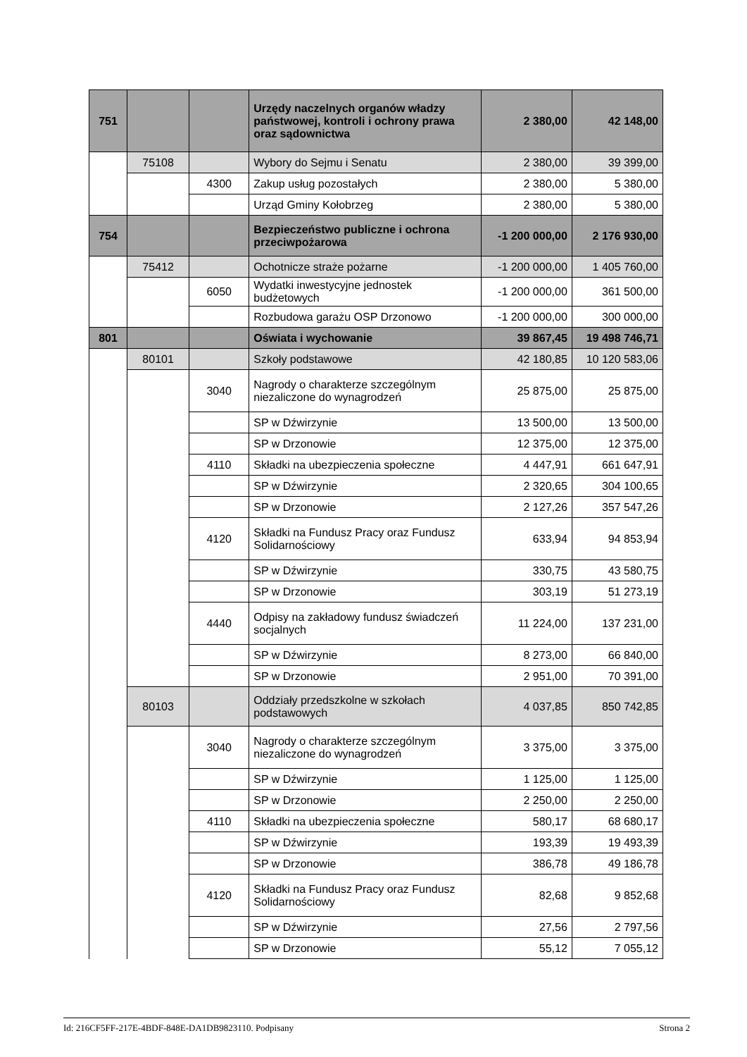| 751 | | | Urzędy naczelnych organów władzy państwowej, kontroli i ochrony prawa oraz sądownictwa | 2 380,00 | 42 148,00 |
| | 75108 | | Wybory do Sejmu i Senatu | 2 380,00 | 39 399,00 |
| | | 4300 | Zakup usług pozostałych | 2 380,00 | 5 380,00 |
| | | | Urząd Gminy Kołobrzeg | 2 380,00 | 5 380,00 |
| 754 | | | Bezpieczeństwo publiczne i ochrona przeciwpożarowa | -1 200 000,00 | 2 176 930,00 |
| | 75412 | | Ochotnicze straże pożarne | -1 200 000,00 | 1 405 760,00 |
| | | 6050 | Wydatki inwestycyjne jednostek budżetowych | -1 200 000,00 | 361 500,00 |
| | | | Rozbudowa garażu OSP Drzonowo | -1 200 000,00 | 300 000,00 |
| 801 | | | Oświata i wychowanie | 39 867,45 | 19 498 746,71 |
| | 80101 | | Szkoły podstawowe | 42 180,85 | 10 120 583,06 |
| | | 3040 | Nagrody o charakterze szczególnym niezaliczone do wynagrodzeń | 25 875,00 | 25 875,00 |
| | | | SP w Dźwirzynie | 13 500,00 | 13 500,00 |
| | | | SP w Drzonowie | 12 375,00 | 12 375,00 |
| | | 4110 | Składki na ubezpieczenia społeczne | 4 447,91 | 661 647,91 |
| | | | SP w Dźwirzynie | 2 320,65 | 304 100,65 |
| | | | SP w Drzonowie | 2 127,26 | 357 547,26 |
| | | 4120 | Składki na Fundusz Pracy oraz Fundusz Solidarnościowy | 633,94 | 94 853,94 |
| | | | SP w Dźwirzynie | 330,75 | 43 580,75 |
| | | | SP w Drzonowie | 303,19 | 51 273,19 |
| | | 4440 | Odpisy na zakładowy fundusz świadczeń socjalnych | 11 224,00 | 137 231,00 |
| | | | SP w Dźwirzynie | 8 273,00 | 66 840,00 |
| | | | SP w Drzonowie | 2 951,00 | 70 391,00 |
| | 80103 | | Oddziały przedszkolne w szkołach podstawowych | 4 037,85 | 850 742,85 |
| | | 3040 | Nagrody o charakterze szczególnym niezaliczone do wynagrodzeń | 3 375,00 | 3 375,00 |
| | | | SP w Dźwirzynie | 1 125,00 | 1 125,00 |
| | | | SP w Drzonowie | 2 250,00 | 2 250,00 |
| | | 4110 | Składki na ubezpieczenia społeczne | 580,17 | 68 680,17 |
| | | | SP w Dźwirzynie | 193,39 | 19 493,39 |
| | | | SP w Drzonowie | 386,78 | 49 186,78 |
| | | 4120 | Składki na Fundusz Pracy oraz Fundusz Solidarnościowy | 82,68 | 9 852,68 |
| | | | SP w Dźwirzynie | 27,56 | 2 797,56 |
| | | | SP w Drzonowie | 55,12 | 7 055,12 |
Id: 216CF5FF-217E-4BDF-848E-DA1DB9823110. Podpisany Strona 2